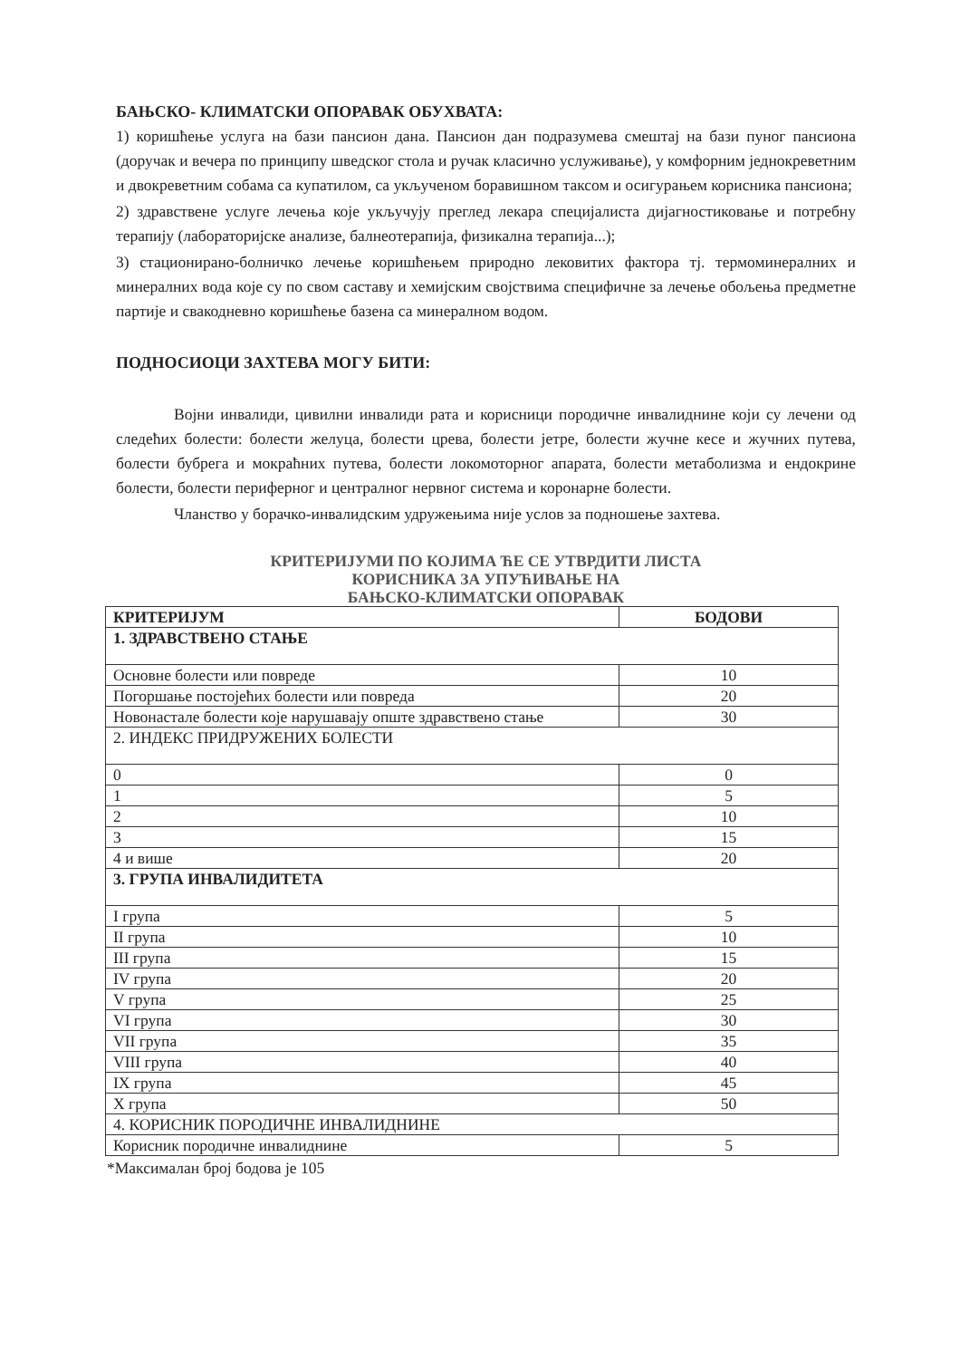БАЊСКО- КЛИМАТСКИ ОПОРАВАК ОБУХВАТА:
1) коришћење услуга на бази пансион дана. Пансион дан подразумева смештај на бази пуног пансиона (доручак и вечера по принципу шведског стола и ручак класично услуживање), у комфорним једнокреветним и двокреветним собама са купатилом, са укљученом боравишном таксом и осигурањем корисника пансиона;
2) здравствене услуге лечења које укључују преглед лекара специјалиста дијагностиковање и потребну терапију (лабораторијске анализе, балнеотерапија, физикална терапија...);
3) стационирано-болничко лечење коришћењем природно лековитих фактора тј. термоминералних и минералних вода које су по свом саставу и хемијским својствима специфичне за лечење обољења предметне партије и свакодневно коришћење базена са минералном водом.
ПОДНОСИОЦИ ЗАХТЕВА МОГУ БИТИ:
Војни инвалиди, цивилни инвалиди рата и корисници породичне инвалиднине који су лечени од следећих болести: болести желуца, болести црева, болести јетре, болести жучне кесе и жучних путева, болести бубрега и мокраћних путева, болести локомоторног апарата, болести метаболизма и ендокрине болести, болести периферног и централног нервног система и коронарне болести.
Чланство у борачко-инвалидским удружењима није услов за подношење захтева.
КРИТЕРИЈУМИ ПО КОЈИМА ЋЕ СЕ УТВРДИТИ ЛИСТА
КОРИСНИКА ЗА УПУЋИВАЊЕ НА
БАЊСКО-КЛИМАТСКИ ОПОРАВАК
| КРИТЕРИЈУМ | БОДОВИ |
| --- | --- |
| 1. ЗДРАВСТВЕНО СТАЊЕ | |
| Основне болести или повреде | 10 |
| Погоршање постојећих болести или повреда | 20 |
| Новонастале болести које нарушавају опште здравствено стање | 30 |
| 2. ИНДЕКС ПРИДРУЖЕНИХ БОЛЕСТИ | |
| 0 | 0 |
| 1 | 5 |
| 2 | 10 |
| 3 | 15 |
| 4 и више | 20 |
| 3. ГРУПА ИНВАЛИДИТЕТА | |
| I група | 5 |
| II група | 10 |
| III група | 15 |
| IV група | 20 |
| V група | 25 |
| VI група | 30 |
| VII група | 35 |
| VIII група | 40 |
| IX група | 45 |
| X група | 50 |
| 4. КОРИСНИК ПОРОДИЧНЕ ИНВАЛИДНИНЕ | |
| Корисник породичне инвалиднине | 5 |
*Максималан број бодова је 105